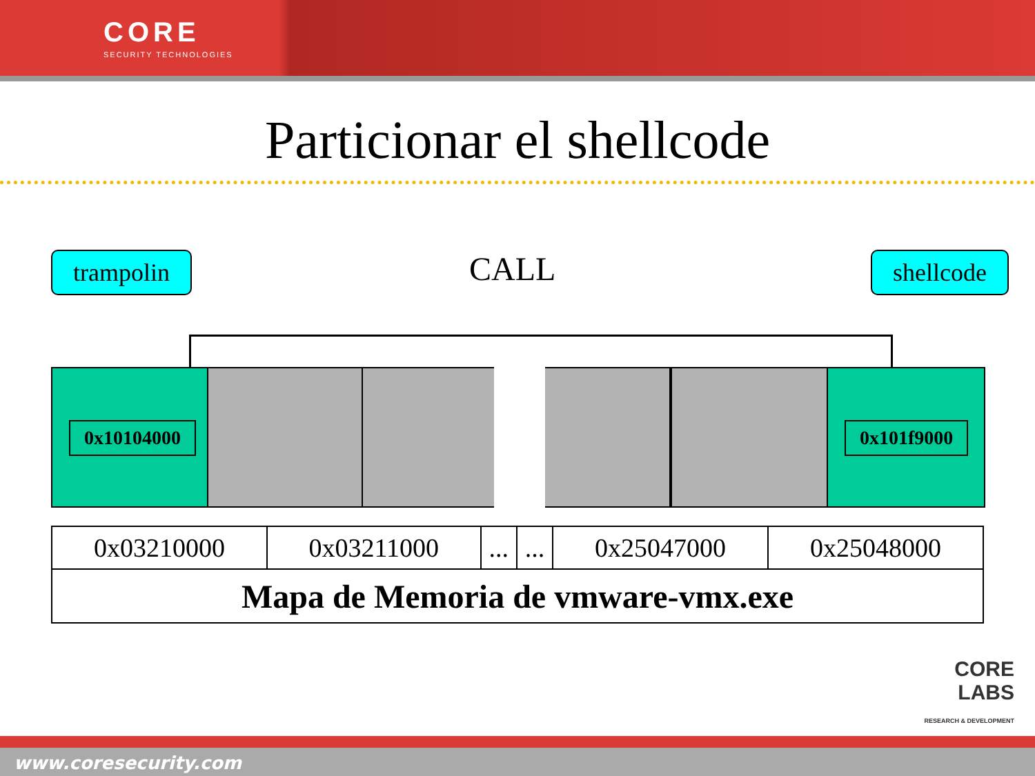CORE
SECURITY TECHNOLOGIES
Particionar el shellcode
trampolin shellcode
CALL
0x10104000 0x101f9000
| 0x03210000 | 0x03211000 | ... | ... | 0x25047000 | 0x25048000 |
| Mapa de Memoria de vmware-vmx.exe | | | | | |
CORE
LABS
RESEARCH & DEVELOPMENT
www.coresecurity.com